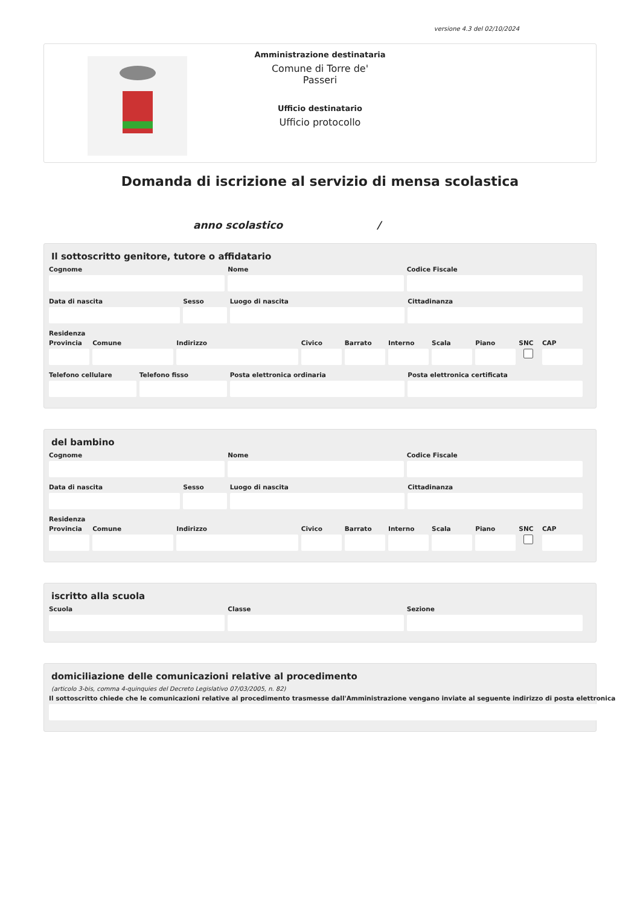versione 4.3 del 02/10/2024
Amministrazione destinataria
Comune di Torre de' Passeri
Ufficio destinatario
Ufficio protocollo
Domanda di iscrizione al servizio di mensa scolastica
anno scolastico /
Il sottoscritto genitore, tutore o affidatario
Cognome Nome Codice Fiscale
Data di nascita Sesso Luogo di nascita Cittadinanza
Residenza
Provincia Comune Indirizzo Civico Barrato Interno Scala Piano SNC CAP
Telefono cellulare Telefono fisso Posta elettronica ordinaria Posta elettronica certificata
del bambino
Cognome Nome Codice Fiscale
Data di nascita Sesso Luogo di nascita Cittadinanza
Residenza
Provincia Comune Indirizzo Civico Barrato Interno Scala Piano SNC CAP
iscritto alla scuola
Scuola Classe Sezione
domiciliazione delle comunicazioni relative al procedimento
(articolo 3-bis, comma 4-quinquies del Decreto Legislativo 07/03/2005, n. 82)
Il sottoscritto chiede che le comunicazioni relative al procedimento trasmesse dall'Amministrazione vengano inviate al seguente indirizzo di posta elettronica